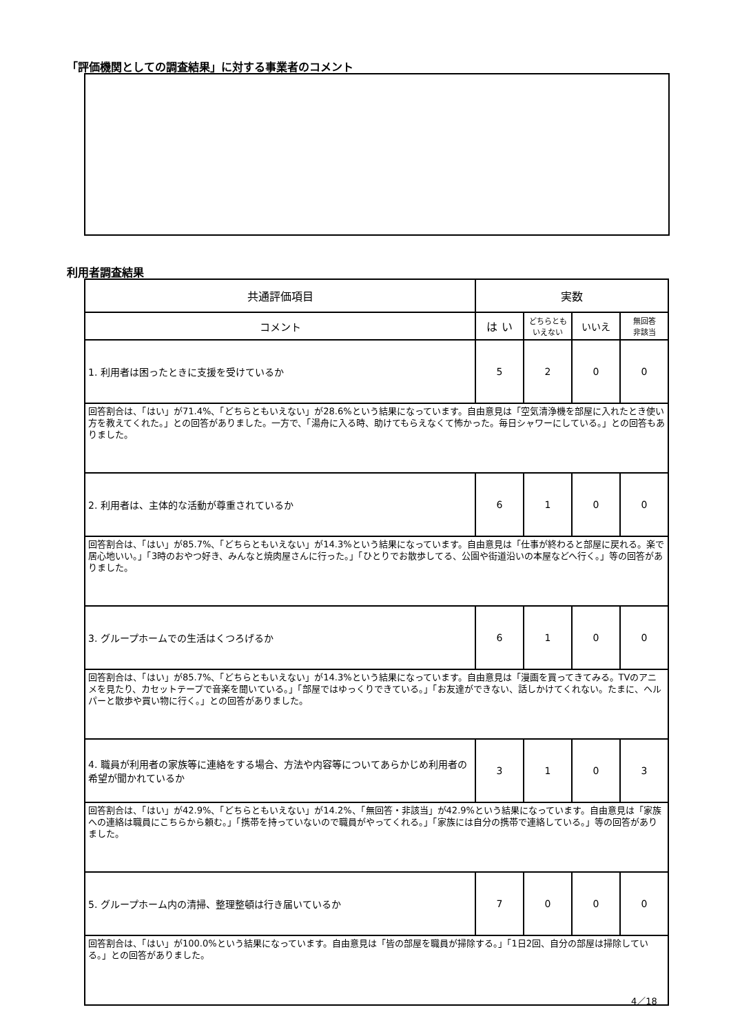「評価機関としての調査結果」に対する事業者のコメント
利用者調査結果
| 共通評価項目 | 実数 | | | |
| --- | --- | --- | --- | --- |
| コメント | は い | どちらとも いえない | いいえ | 無回答 非該当 |
| 1. 利用者は困ったときに支援を受けているか | 5 | 2 | 0 | 0 |
| 回答割合は、「はい」が71.4%、「どちらともいえない」が28.6%という結果になっています。自由意見は「空気清浄機を部屋に入れたとき使い方を教えてくれた。」との回答がありました。一方で、「湯舟に入る時、助けてもらえなくて怖かった。毎日シャワーにしている。」との回答もありました。 | | | | |
| 2. 利用者は、主体的な活動が尊重されているか | 6 | 1 | 0 | 0 |
| 回答割合は、「はい」が85.7%、「どちらともいえない」が14.3%という結果になっています。自由意見は「仕事が終わると部屋に戻れる。楽で居心地いい。」「3時のおやつ好き、みんなと焼肉屋さんに行った。」「ひとりでお散歩してる、公園や街道沿いの本屋などへ行く。」等の回答がありました。 | | | | |
| 3. グループホームでの生活はくつろげるか | 6 | 1 | 0 | 0 |
| 回答割合は、「はい」が85.7%、「どちらともいえない」が14.3%という結果になっています。自由意見は「漫画を買ってきてみる。TVのアニメを見たり、カセットテープで音楽を聞いている。」「部屋ではゆっくりできている。」「お友達ができない、話しかけてくれない。たまに、ヘルパーと散歩や買い物に行く。」との回答がありました。 | | | | |
| 4. 職員が利用者の家族等に連絡をする場合、方法や内容等についてあらかじめ利用者の希望が聞かれているか | 3 | 1 | 0 | 3 |
| 回答割合は、「はい」が42.9%、「どちらともいえない」が14.2%、「無回答・非該当」が42.9%という結果になっています。自由意見は「家族への連絡は職員にこちらから頼む。」「携帯を持っていないので職員がやってくれる。」「家族には自分の携帯で連絡している。」等の回答がありました。 | | | | |
| 5. グループホーム内の清掃、整理整頓は行き届いているか | 7 | 0 | 0 | 0 |
| 回答割合は、「はい」が100.0%という結果になっています。自由意見は「皆の部屋を職員が掃除する。」「1日2回、自分の部屋は掃除している。」との回答がありました。 | | | | |
4／18